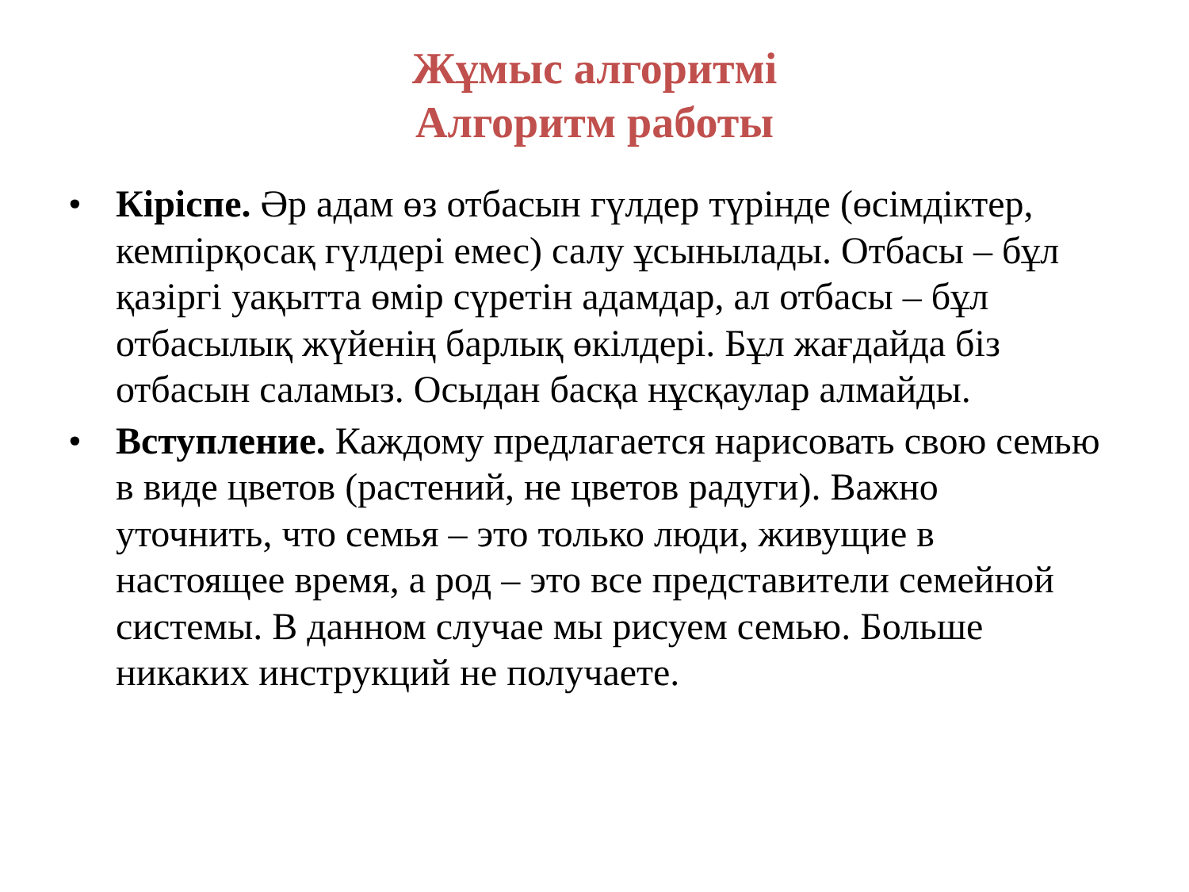Жұмыс алгоритмі
Алгоритм работы
• Кіріспе. Әр адам өз отбасын гүлдер түрінде (өсімдіктер, кемпірқосақ гүлдері емес) салу ұсынылады. Отбасы – бұл қазіргі уақытта өмір сүретін адамдар, ал отбасы – бұл отбасылық жүйенің барлық өкілдері. Бұл жағдайда біз отбасын саламыз. Осыдан басқа нұсқаулар алмайды.
• Вступление. Каждому предлагается нарисовать свою семью в виде цветов (растений, не цветов радуги). Важно уточнить, что семья – это только люди, живущие в настоящее время, а род – это все представители семейной системы. В данном случае мы рисуем семью. Больше никаких инструкций не получаете.